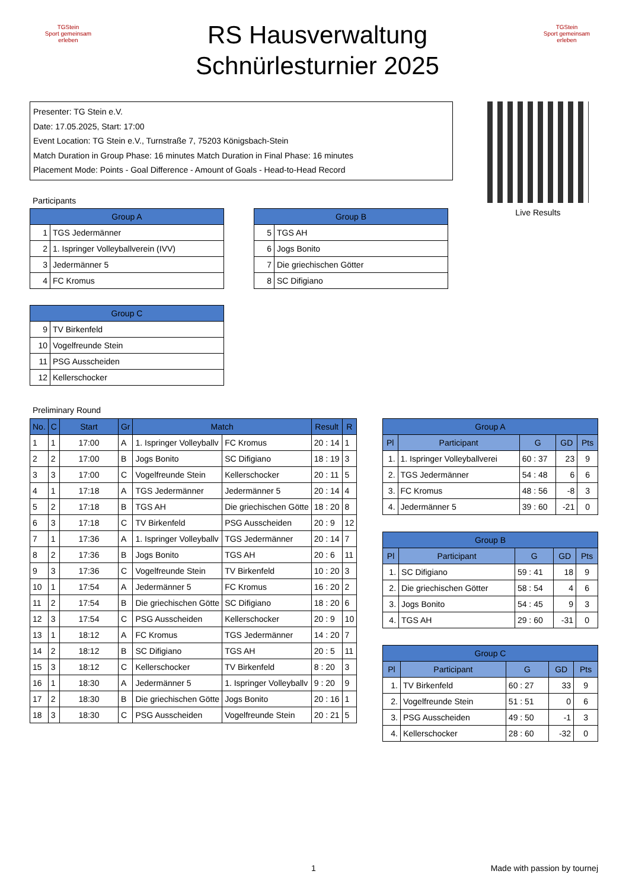TGStein
Sport gemeinsam erleben
RS Hausverwaltung
Schnürlesturnier 2025
TGStein
Sport gemeinsam erleben
Presenter: TG Stein e.V.
Date: 17.05.2025, Start: 17:00
Event Location: TG Stein e.V., Turnstraße 7, 75203 Königsbach-Stein
Match Duration in Group Phase: 16 minutes Match Duration in Final Phase: 16 minutes
Placement Mode: Points - Goal Difference - Amount of Goals - Head-to-Head Record
Live Results
Participants
| Group A | |
| --- | --- |
| 1 | TGS Jedermänner |
| 2 | 1. Ispringer Volleyballverein (IVV) |
| 3 | Jedermänner 5 |
| 4 | FC Kromus |
| Group B | |
| --- | --- |
| 5 | TGS AH |
| 6 | Jogs Bonito |
| 7 | Die griechischen Götter |
| 8 | SC Difigiano |
| Group C | |
| --- | --- |
| 9 | TV Birkenfeld |
| 10 | Vogelfreunde Stein |
| 11 | PSG Ausscheiden |
| 12 | Kellerschocker |
Preliminary Round
| No. | C | Start | Gr | Match | | Result | R |
| --- | --- | --- | --- | --- | --- | --- | --- |
| 1 | 1 | 17:00 | A | 1. Ispringer Volleyballv | FC Kromus | 20 : 14 | 1 |
| 2 | 2 | 17:00 | B | Jogs Bonito | SC Difigiano | 18 : 19 | 3 |
| 3 | 3 | 17:00 | C | Vogelfreunde Stein | Kellerschocker | 20 : 11 | 5 |
| 4 | 1 | 17:18 | A | TGS Jedermänner | Jedermänner 5 | 20 : 14 | 4 |
| 5 | 2 | 17:18 | B | TGS AH | Die griechischen Götte | 18 : 20 | 8 |
| 6 | 3 | 17:18 | C | TV Birkenfeld | PSG Ausscheiden | 20 : 9 | 12 |
| 7 | 1 | 17:36 | A | 1. Ispringer Volleyballv | TGS Jedermänner | 20 : 14 | 7 |
| 8 | 2 | 17:36 | B | Jogs Bonito | TGS AH | 20 : 6 | 11 |
| 9 | 3 | 17:36 | C | Vogelfreunde Stein | TV Birkenfeld | 10 : 20 | 3 |
| 10 | 1 | 17:54 | A | Jedermänner 5 | FC Kromus | 16 : 20 | 2 |
| 11 | 2 | 17:54 | B | Die griechischen Götte | SC Difigiano | 18 : 20 | 6 |
| 12 | 3 | 17:54 | C | PSG Ausscheiden | Kellerschocker | 20 : 9 | 10 |
| 13 | 1 | 18:12 | A | FC Kromus | TGS Jedermänner | 14 : 20 | 7 |
| 14 | 2 | 18:12 | B | SC Difigiano | TGS AH | 20 : 5 | 11 |
| 15 | 3 | 18:12 | C | Kellerschocker | TV Birkenfeld | 8 : 20 | 3 |
| 16 | 1 | 18:30 | A | Jedermänner 5 | 1. Ispringer Volleyballv | 9 : 20 | 9 |
| 17 | 2 | 18:30 | B | Die griechischen Götte | Jogs Bonito | 20 : 16 | 1 |
| 18 | 3 | 18:30 | C | PSG Ausscheiden | Vogelfreunde Stein | 20 : 21 | 5 |
| Group A | | | | |
| --- | --- | --- | --- | --- |
| Pl | Participant | G | GD | Pts |
| 1. | 1. Ispringer Volleyballverei | 60 : 37 | 23 | 9 |
| 2. | TGS Jedermänner | 54 : 48 | 6 | 6 |
| 3. | FC Kromus | 48 : 56 | -8 | 3 |
| 4. | Jedermänner 5 | 39 : 60 | -21 | 0 |
| Group B | | | | |
| --- | --- | --- | --- | --- |
| Pl | Participant | G | GD | Pts |
| 1. | SC Difigiano | 59 : 41 | 18 | 9 |
| 2. | Die griechischen Götter | 58 : 54 | 4 | 6 |
| 3. | Jogs Bonito | 54 : 45 | 9 | 3 |
| 4. | TGS AH | 29 : 60 | -31 | 0 |
| Group C | | | | |
| --- | --- | --- | --- | --- |
| Pl | Participant | G | GD | Pts |
| 1. | TV Birkenfeld | 60 : 27 | 33 | 9 |
| 2. | Vogelfreunde Stein | 51 : 51 | 0 | 6 |
| 3. | PSG Ausscheiden | 49 : 50 | -1 | 3 |
| 4. | Kellerschocker | 28 : 60 | -32 | 0 |
1 Made with passion by tournej